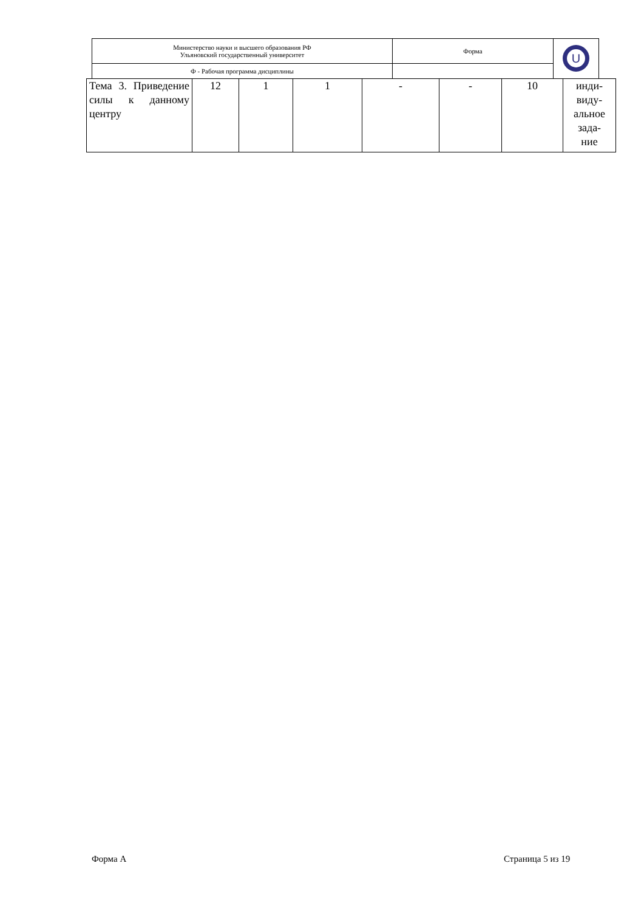| Министерство науки и высшего образования РФ Ульяновский государственный университет | Форма | U |
| Ф - Рабочая программа дисциплины | | |
| Тема 3. Приведение силы к данному центру | 12 | 1 | 1 | - | - | 10 | инди- виду- альное зада- ние |
Форма А Страница 5 из 19